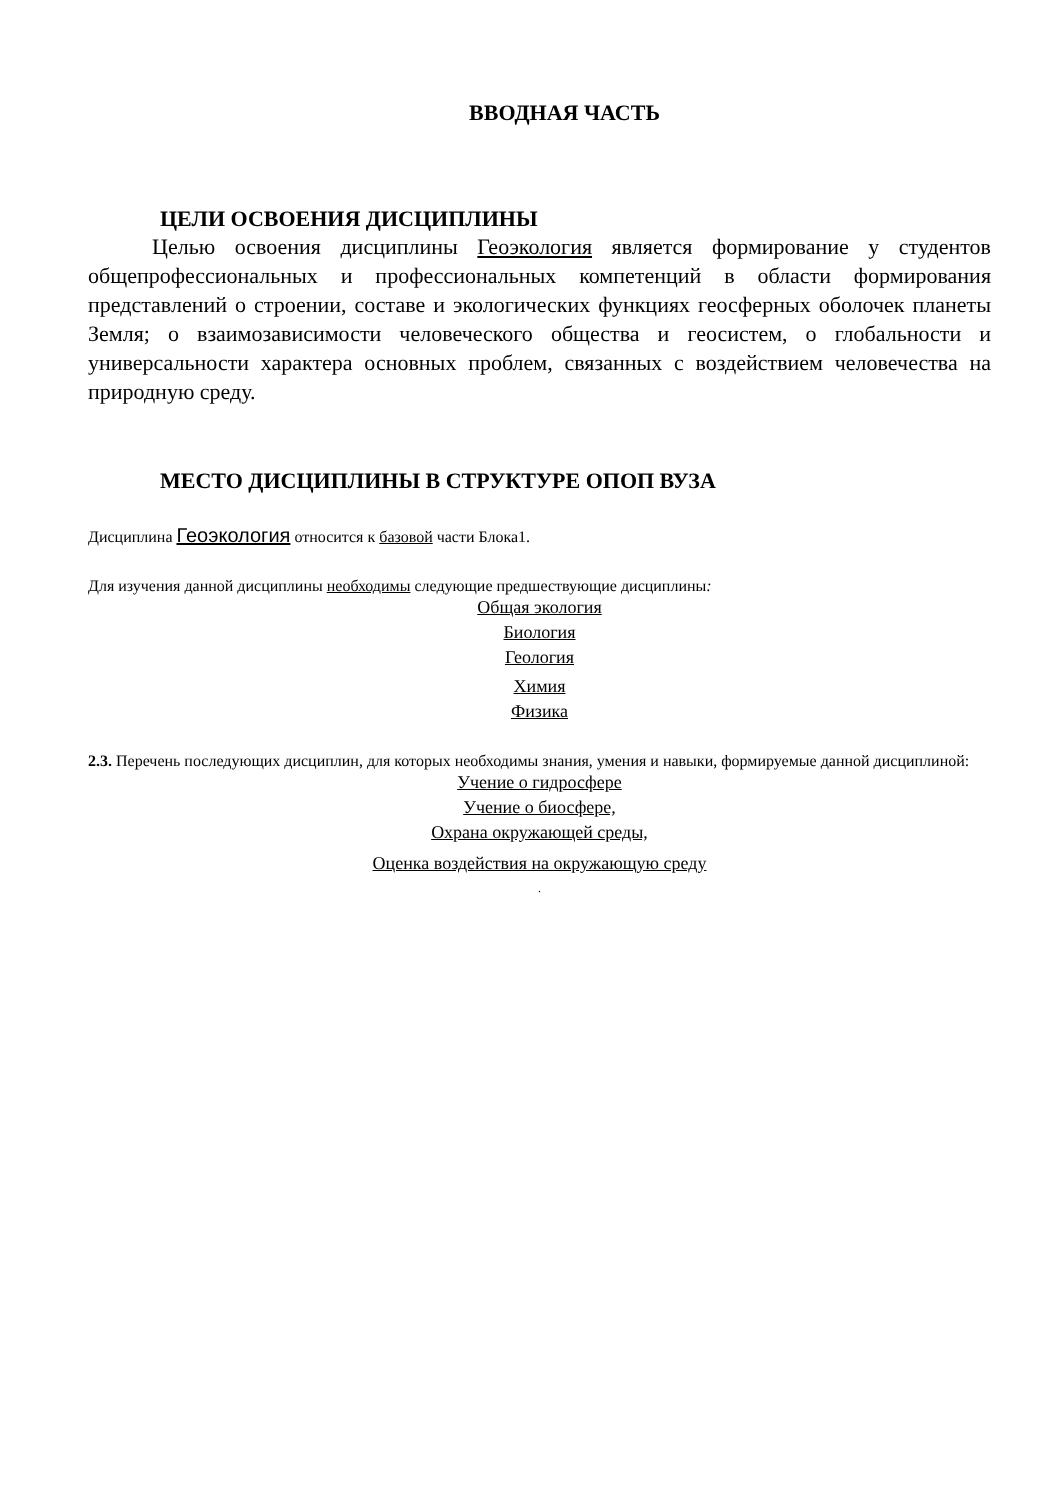ВВОДНАЯ ЧАСТЬ
ЦЕЛИ ОСВОЕНИЯ ДИСЦИПЛИНЫ
Целью освоения дисциплины Геоэкология является формирование у студентов общепрофессиональных и профессиональных компетенций в области формирования представлений о строении, составе и экологических функциях геосферных оболочек планеты Земля; о взаимозависимости человеческого общества и геосистем, о глобальности и универсальности характера основных проблем, связанных с воздействием человечества на природную среду.
МЕСТО ДИСЦИПЛИНЫ В СТРУКТУРЕ ОПОП ВУЗА
Дисциплина Геоэкология относится к базовой части Блока1.
Для изучения данной дисциплины необходимы следующие предшествующие дисциплины:
Общая экология
Биология
Геология
Химия
Физика
2.3. Перечень последующих дисциплин, для которых необходимы знания, умения и навыки, формируемые данной дисциплиной:
Учение о гидросфере
Учение о биосфере,
Охрана окружающей среды,
Оценка воздействия на окружающую среду
.